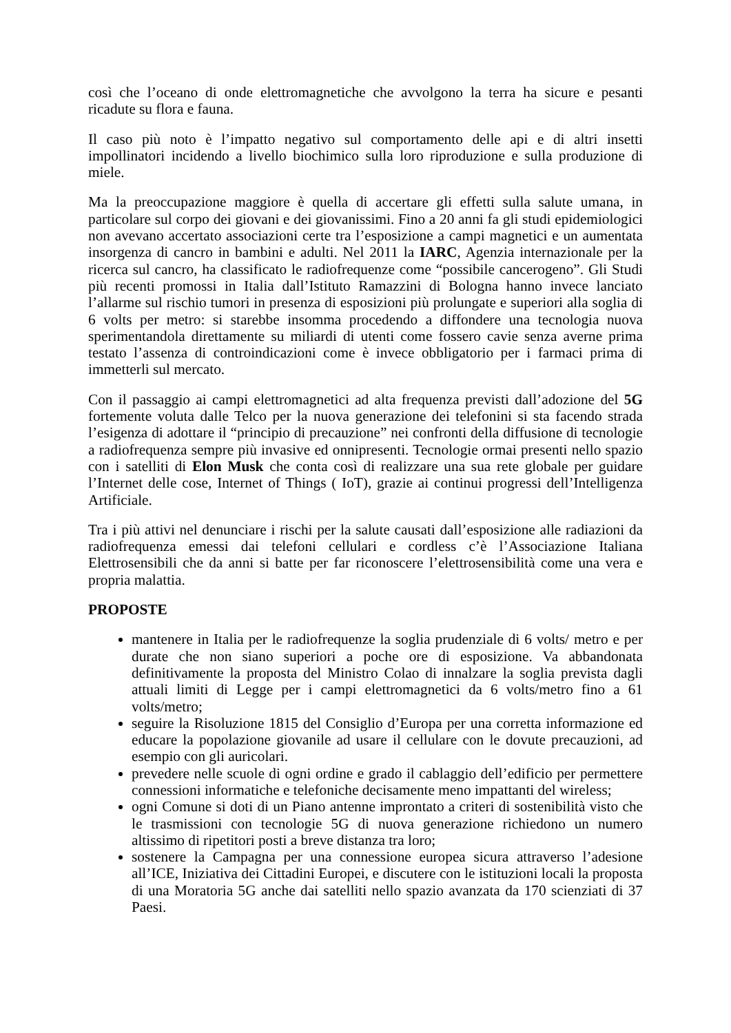così che l’oceano di onde elettromagnetiche che avvolgono la terra ha sicure e pesanti ricadute su flora e fauna.
Il caso più noto è l’impatto negativo sul comportamento delle api e di altri insetti impollinatori incidendo a livello biochimico sulla loro riproduzione e sulla produzione di miele.
Ma la preoccupazione maggiore è quella di accertare gli effetti sulla salute umana, in particolare sul corpo dei giovani e dei giovanissimi. Fino a 20 anni fa gli studi epidemiologici non avevano accertato associazioni certe tra l’esposizione a campi magnetici e un aumentata insorgenza di cancro in bambini e adulti. Nel 2011 la IARC, Agenzia internazionale per la ricerca sul cancro, ha classificato le radiofrequenze come “possibile cancerogeno”. Gli Studi più recenti promossi in Italia dall’Istituto Ramazzini di Bologna hanno invece lanciato l’allarme sul rischio tumori in presenza di esposizioni più prolungate e superiori alla soglia di 6 volts per metro: si starebbe insomma procedendo a diffondere una tecnologia nuova sperimentandola direttamente su miliardi di utenti come fossero cavie senza averne prima testato l’assenza di controindicazioni come è invece obbligatorio per i farmaci prima di immetterli sul mercato.
Con il passaggio ai campi elettromagnetici ad alta frequenza previsti dall’adozione del 5G fortemente voluta dalle Telco per la nuova generazione dei telefonini si sta facendo strada l’esigenza di adottare il “principio di precauzione” nei confronti della diffusione di tecnologie a radiofrequenza sempre più invasive ed onnipresenti. Tecnologie ormai presenti nello spazio con i satelliti di Elon Musk che conta così di realizzare una sua rete globale per guidare l’Internet delle cose, Internet of Things ( IoT), grazie ai continui progressi dell’Intelligenza Artificiale.
Tra i più attivi nel denunciare i rischi per la salute causati dall’esposizione alle radiazioni da radiofrequenza emessi dai telefoni cellulari e cordless c’è l’Associazione Italiana Elettrosensibili che da anni si batte per far riconoscere l’elettrosensibilità come una vera e propria malattia.
PROPOSTE
mantenere in Italia per le radiofrequenze la soglia prudenziale di 6 volts/ metro e per durate che non siano superiori a poche ore di esposizione. Va abbandonata definitivamente la proposta del Ministro Colao di innalzare la soglia prevista dagli attuali limiti di Legge per i campi elettromagnetici da 6 volts/metro fino a 61 volts/metro;
seguire la Risoluzione 1815 del Consiglio d’Europa per una corretta informazione ed educare la popolazione giovanile ad usare il cellulare con le dovute precauzioni, ad esempio con gli auricolari.
prevedere nelle scuole di ogni ordine e grado il cablaggio dell’edificio per permettere connessioni informatiche e telefoniche decisamente meno impattanti del wireless;
ogni Comune si doti di un Piano antenne improntato a criteri di sostenibilità visto che le trasmissioni con tecnologie 5G di nuova generazione richiedono un numero altissimo di ripetitori posti a breve distanza tra loro;
sostenere la Campagna per una connessione europea sicura attraverso l’adesione all’ICE, Iniziativa dei Cittadini Europei, e discutere con le istituzioni locali la proposta di una Moratoria 5G anche dai satelliti nello spazio avanzata da 170 scienziati di 37 Paesi.